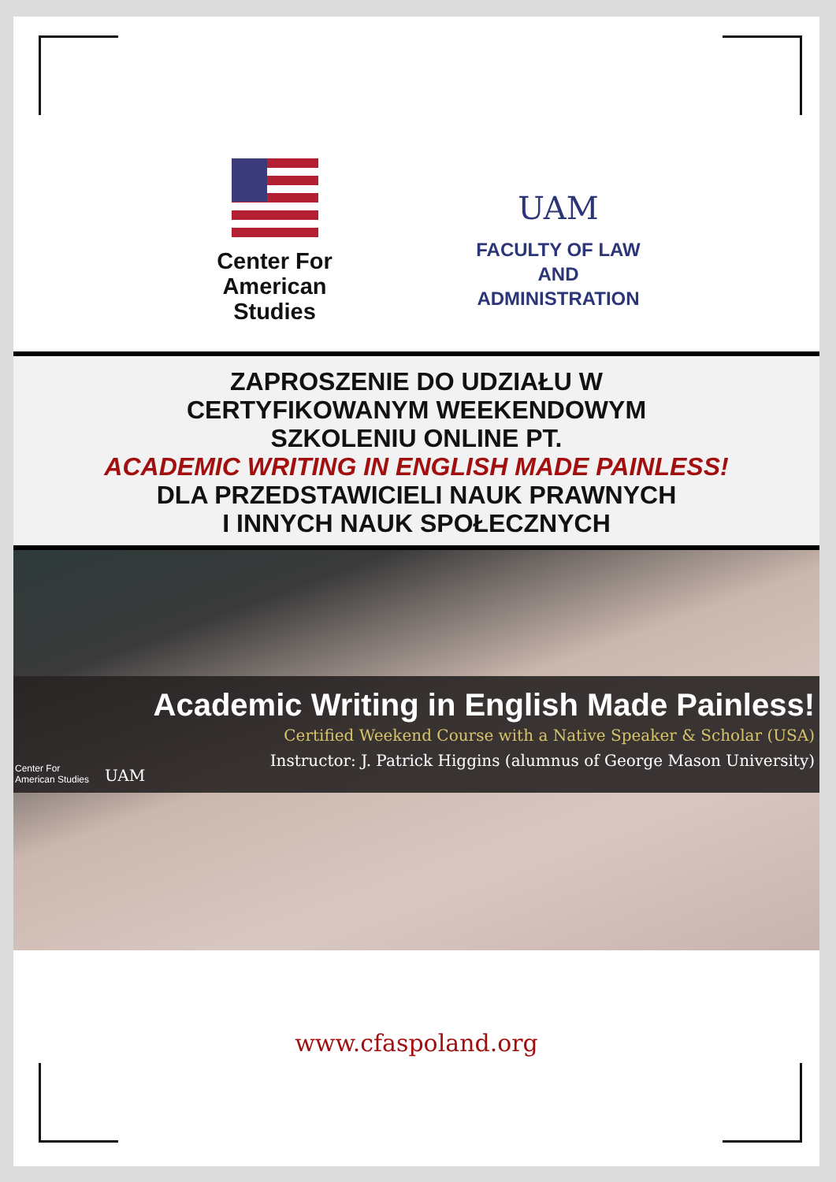Center For
American Studies
UAM
FACULTY OF LAW
AND ADMINISTRATION
ZAPROSZENIE DO UDZIAŁU W
CERTYFIKOWANYM WEEKENDOWYM
SZKOLENIU ONLINE PT.
ACADEMIC WRITING IN ENGLISH MADE PAINLESS!
DLA PRZEDSTAWICIELI NAUK PRAWNYCH
I INNYCH NAUK SPOŁECZNYCH
Center For
American Studies UAM
Academic Writing in English Made Painless!
Certified Weekend Course with a Native Speaker & Scholar (USA)
Instructor: J. Patrick Higgins (alumnus of George Mason University)
www.cfaspoland.org